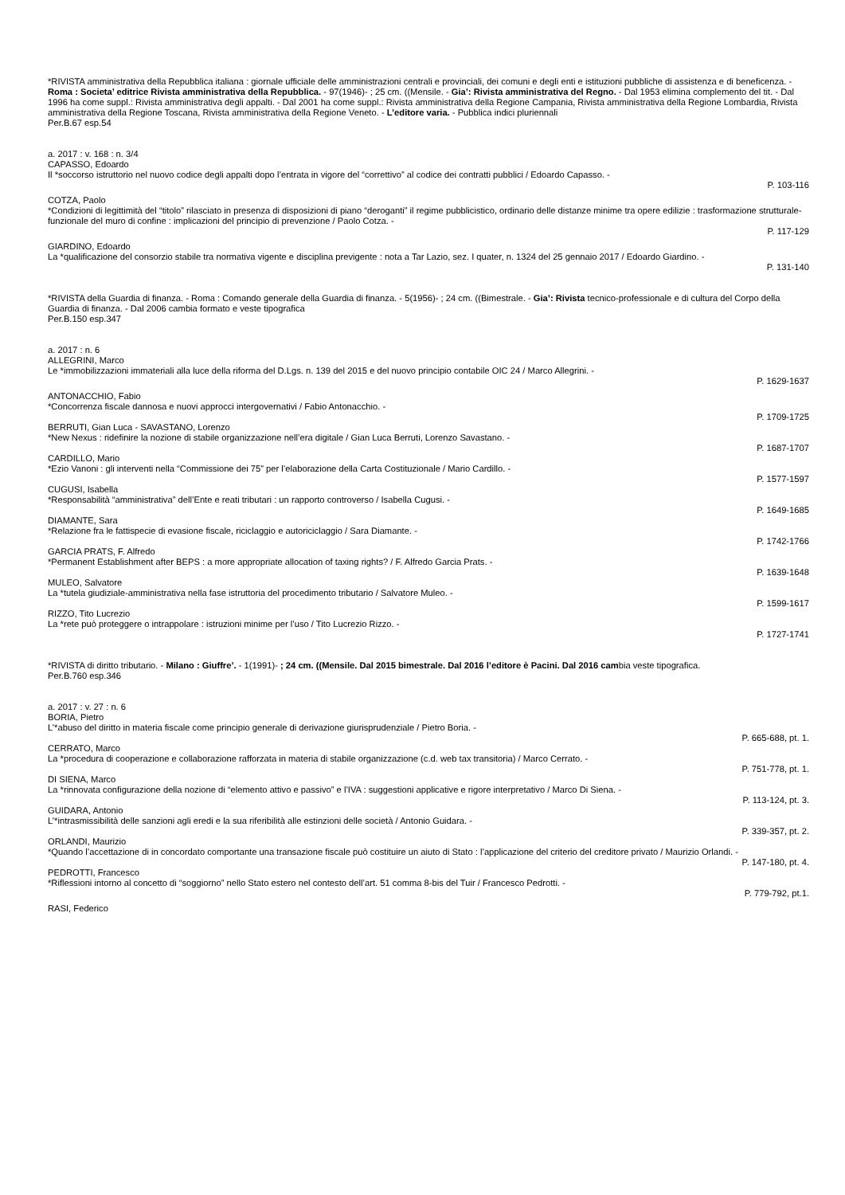*RIVISTA amministrativa della Repubblica italiana : giornale ufficiale delle amministrazioni centrali e provinciali, dei comuni e degli enti e istituzioni pubbliche di assistenza e di beneficenza. - Roma : Societa’ editrice Rivista amministrativa della Repubblica. - 97(1946)- ; 25 cm. ((Mensile. - Gia’: Rivista amministrativa del Regno. - Dal 1953 elimina complemento del tit. - Dal 1996 ha come suppl.: Rivista amministrativa degli appalti. - Dal 2001 ha come suppl.: Rivista amministrativa della Regione Campania, Rivista amministrativa della Regione Lombardia, Rivista amministrativa della Regione Toscana, Rivista amministrativa della Regione Veneto. - L’editore varia. - Pubblica indici pluriennali
Per.B.67 esp.54
a. 2017 : v. 168 : n. 3/4
CAPASSO, Edoardo
Il *soccorso istruttorio nel nuovo codice degli appalti dopo l’entrata in vigore del “correttivo” al codice dei contratti pubblici / Edoardo Capasso. -
P. 103-116
COTZA, Paolo
*Condizioni di legittimità del “titolo” rilasciato in presenza di disposizioni di piano “deroganti” il regime pubblicistico, ordinario delle distanze minime tra opere edilizie : trasformazione strutturale-funzionale del muro di confine : implicazioni del principio di prevenzione / Paolo Cotza. -
P. 117-129
GIARDINO, Edoardo
La *qualificazione del consorzio stabile tra normativa vigente e disciplina previgente : nota a Tar Lazio, sez. I quater, n. 1324 del 25 gennaio 2017 / Edoardo Giardino. -
P. 131-140
*RIVISTA della Guardia di finanza. - Roma : Comando generale della Guardia di finanza. - 5(1956)- ; 24 cm. ((Bimestrale. - Gia’: Rivista tecnico-professionale e di cultura del Corpo della Guardia di finanza. - Dal 2006 cambia formato e veste tipografica
Per.B.150 esp.347
a. 2017 : n. 6
ALLEGRINI, Marco
Le *immobilizzazioni immateriali alla luce della riforma del D.Lgs. n. 139 del 2015 e del nuovo principio contabile OIC 24 / Marco Allegrini. -
P. 1629-1637
ANTONACCHIO, Fabio
*Concorrenza fiscale dannosa e nuovi approcci intergovernativi / Fabio Antonacchio. -
P. 1709-1725
BERRUTI, Gian Luca - SAVASTANO, Lorenzo
*New Nexus : ridefinire la nozione di stabile organizzazione nell’era digitale / Gian Luca Berruti, Lorenzo Savastano. -
P. 1687-1707
CARDILLO, Mario
*Ezio Vanoni : gli interventi nella “Commissione dei 75” per l’elaborazione della Carta Costituzionale / Mario Cardillo. -
P. 1577-1597
CUGUSI, Isabella
*Responsabilità “amministrativa” dell’Ente e reati tributari : un rapporto controverso / Isabella Cugusi. -
P. 1649-1685
DIAMANTE, Sara
*Relazione fra le fattispecie di evasione fiscale, riciclaggio e autoriciclaggio / Sara Diamante. -
P. 1742-1766
GARCIA PRATS, F. Alfredo
*Permanent Establishment after BEPS : a more appropriate allocation of taxing rights? / F. Alfredo Garcia Prats. -
P. 1639-1648
MULEO, Salvatore
La *tutela giudiziale-amministrativa nella fase istruttoria del procedimento tributario / Salvatore Muleo. -
P. 1599-1617
RIZZO, Tito Lucrezio
La *rete può proteggere o intrappolare : istruzioni minime per l’uso / Tito Lucrezio Rizzo. -
P. 1727-1741
*RIVISTA di diritto tributario. - Milano : Giuffre’. - 1(1991)- ; 24 cm. ((Mensile. Dal 2015 bimestrale. Dal 2016 l’editore è Pacini. Dal 2016 cambia veste tipografica.
Per.B.760 esp.346
a. 2017 : v. 27 : n. 6
BORIA, Pietro
L’*abuso del diritto in materia fiscale come principio generale di derivazione giurisprudenziale / Pietro Boria. -
P. 665-688, pt. 1.
CERRATO, Marco
La *procedura di cooperazione e collaborazione rafforzata in materia di stabile organizzazione (c.d. web tax transitoria) / Marco Cerrato. -
P. 751-778, pt. 1.
DI SIENA, Marco
La *rinnovata configurazione della nozione di “elemento attivo e passivo” e l’IVA : suggestioni applicative e rigore interpretativo / Marco Di Siena. -
P. 113-124, pt. 3.
GUIDARA, Antonio
L’*intrasmissibilità delle sanzioni agli eredi e la sua riferibilità alle estinzioni delle società / Antonio Guidara. -
P. 339-357, pt. 2.
ORLANDI, Maurizio
*Quando l’accettazione di in concordato comportante una transazione fiscale può costituire un aiuto di Stato : l’applicazione del criterio del creditore privato / Maurizio Orlandi. -
P. 147-180, pt. 4.
PEDROTTI, Francesco
*Riflessioni intorno al concetto di “soggiorno” nello Stato estero nel contesto dell’art. 51 comma 8-bis del Tuir / Francesco Pedrotti. -
P. 779-792, pt.1.
RASI, Federico